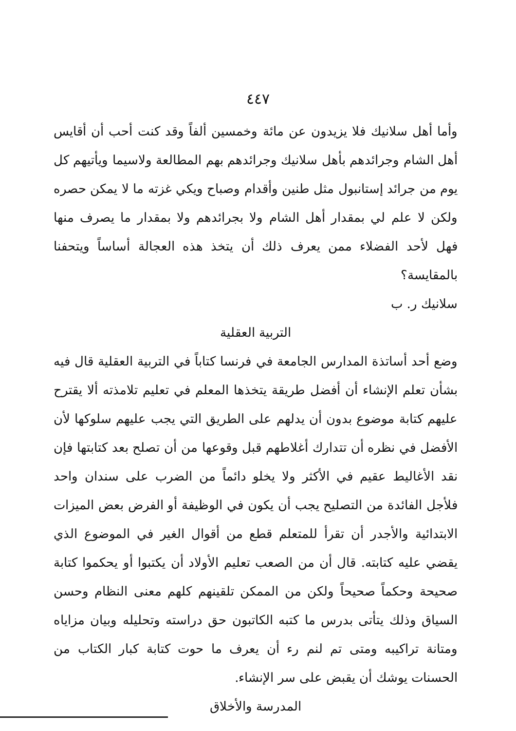٤٤٧
وأما أهل سلانيك فلا يزيدون عن مائة وخمسين ألفاً وقد كنت أحب أن أقايس أهل الشام وجرائدهم بأهل سلانيك وجرائدهم بهم المطالعة ولاسيما ويأتيهم كل يوم من جرائد إستانبول مثل طنين وأقدام وصباح ويكي غزته ما لا يمكن حصره ولكن لا علم لي بمقدار أهل الشام ولا بجرائدهم ولا بمقدار ما يصرف منها فهل لأحد الفضلاء ممن يعرف ذلك أن يتخذ هذه العجالة أساساً ويتحفنا بالمقايسة؟
سلانيك ر. ب
التربية العقلية
وضع أحد أساتذة المدارس الجامعة في فرنسا كتاباً في التربية العقلية قال فيه بشأن تعلم الإنشاء أن أفضل طريقة يتخذها المعلم في تعليم تلامذته ألا يقترح عليهم كتابة موضوع بدون أن يدلهم على الطريق التي يجب عليهم سلوكها لأن الأفضل في نظره أن تتدارك أغلاطهم قبل وقوعها من أن تصلح بعد كتابتها فإن نقد الأغاليط عقيم في الأكثر ولا يخلو دائماً من الضرب على سندان واحد فلأجل الفائدة من التصليح يجب أن يكون في الوظيفة أو الفرض بعض الميزات الابتدائية والأجدر أن تقرأ للمتعلم قطع من أقوال الغير في الموضوع الذي يقضي عليه كتابته. قال أن من الصعب تعليم الأولاد أن يكتبوا أو يحكموا كتابة صحيحة وحكماً صحيحاً ولكن من الممكن تلقينهم كلهم معنى النظام وحسن السياق وذلك يتأتى بدرس ما كتبه الكاتبون حق دراسته وتحليله وبيان مزاياه ومتانة تراكيبه ومتى تم لنم رء أن يعرف ما حوت كتابة كبار الكتاب من الحسنات يوشك أن يقبض على سر الإنشاء.
المدرسة والأخلاق